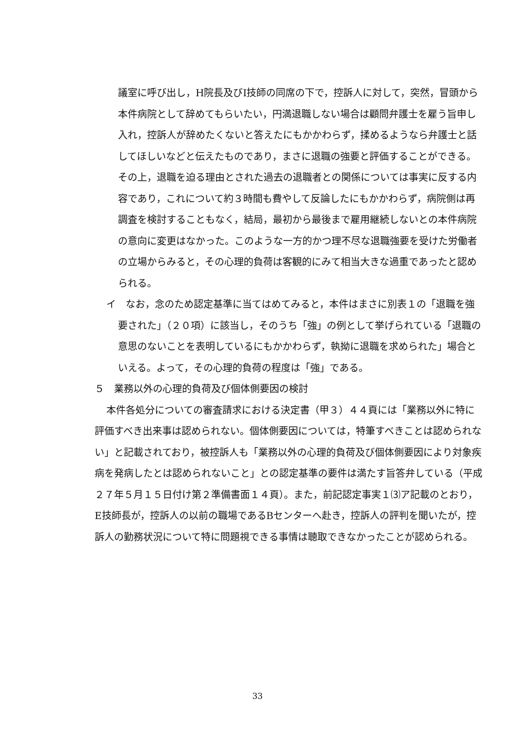議室に呼び出し，H院長及びI技師の同席の下で，控訴人に対して，突然，冒頭から本件病院として辞めてもらいたい，円満退職しない場合は顧問弁護士を雇う旨申し入れ，控訴人が辞めたくないと答えたにもかかわらず，揉めるようなら弁護士と話してほしいなどと伝えたものであり，まさに退職の強要と評価することができる。その上，退職を迫る理由とされた過去の退職者との関係については事実に反する内容であり，これについて約３時間も費やして反論したにもかかわらず，病院側は再調査を検討することもなく，結局，最初から最後まで雇用継続しないとの本件病院の意向に変更はなかった。このような一方的かつ理不尽な退職強要を受けた労働者の立場からみると，その心理的負荷は客観的にみて相当大きな過重であったと認められる。
イ　なお，念のため認定基準に当てはめてみると，本件はまさに別表１の「退職を強要された」（２０項）に該当し，そのうち「強」の例として挙げられている「退職の意思のないことを表明しているにもかかわらず，執拗に退職を求められた」場合といえる。よって，その心理的負荷の程度は「強」である。
５　業務以外の心理的負荷及び個体側要因の検討
本件各処分についての審査請求における決定書（甲３）４４頁には「業務以外に特に評価すべき出来事は認められない。個体側要因については，特筆すべきことは認められない」と記載されており，被控訴人も「業務以外の心理的負荷及び個体側要因により対象疾病を発病したとは認められないこと」との認定基準の要件は満たす旨答弁している（平成２７年５月１５日付け第２準備書面１４頁）。また，前記認定事実１⑶ア記載のとおり，E技師長が，控訴人の以前の職場であるBセンターへ赴き，控訴人の評判を聞いたが，控訴人の勤務状況について特に問題視できる事情は聴取できなかったことが認められる。
33